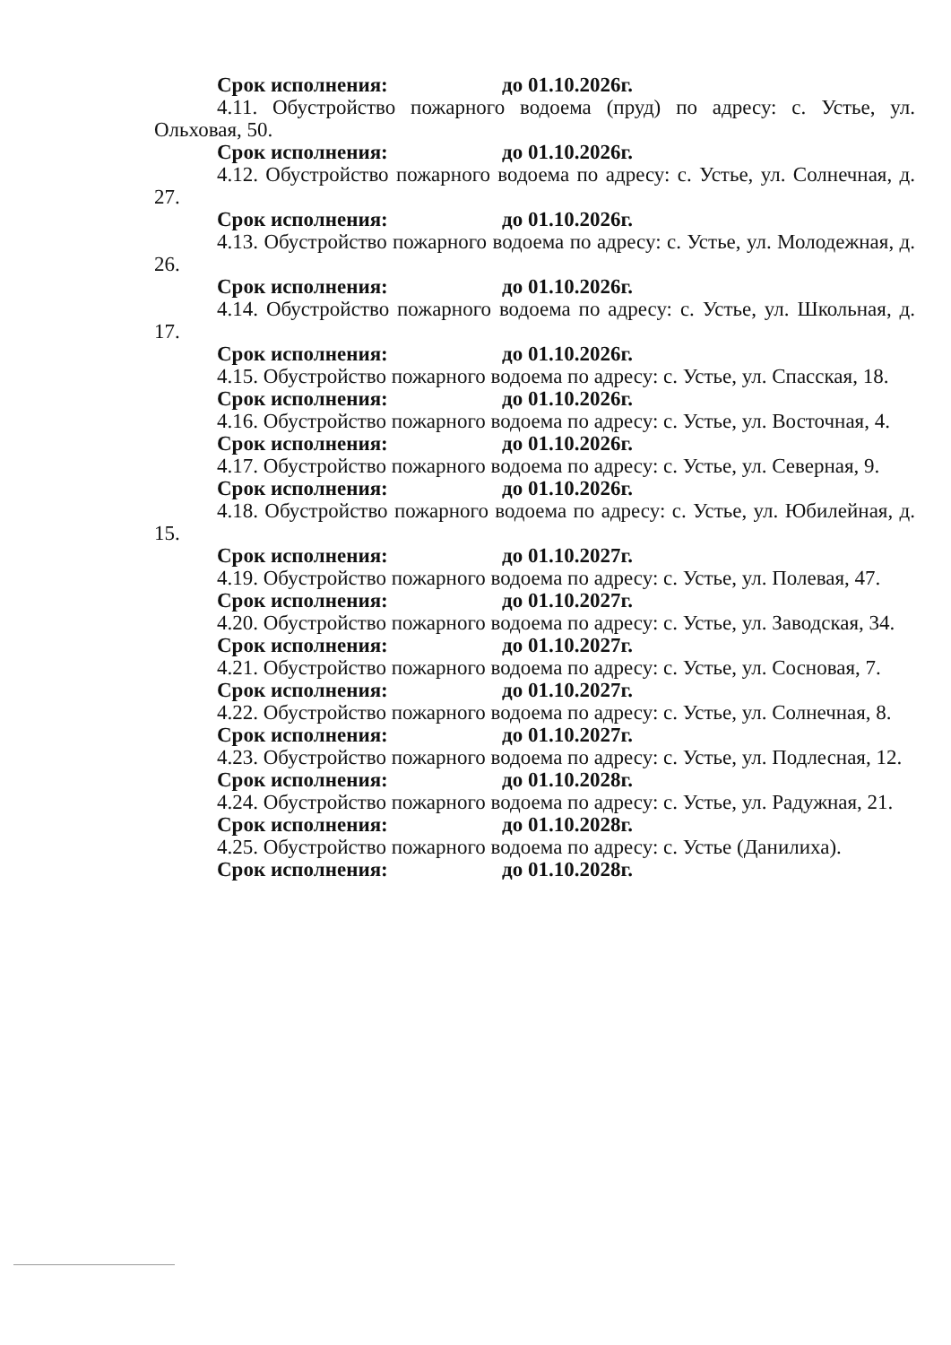Срок исполнения: до 01.10.2026г.
4.11. Обустройство пожарного водоема (пруд) по адресу: с. Устье, ул. Ольховая, 50.
Срок исполнения: до 01.10.2026г.
4.12. Обустройство пожарного водоема по адресу: с. Устье, ул. Солнечная, д. 27.
Срок исполнения: до 01.10.2026г.
4.13. Обустройство пожарного водоема по адресу: с. Устье, ул. Молодежная, д. 26.
Срок исполнения: до 01.10.2026г.
4.14. Обустройство пожарного водоема по адресу: с. Устье, ул. Школьная, д. 17.
Срок исполнения: до 01.10.2026г.
4.15. Обустройство пожарного водоема по адресу: с. Устье, ул. Спасская, 18.
Срок исполнения: до 01.10.2026г.
4.16. Обустройство пожарного водоема по адресу: с. Устье, ул. Восточная, 4.
Срок исполнения: до 01.10.2026г.
4.17. Обустройство пожарного водоема по адресу: с. Устье, ул. Северная, 9.
Срок исполнения: до 01.10.2026г.
4.18. Обустройство пожарного водоема по адресу: с. Устье, ул. Юбилейная, д. 15.
Срок исполнения: до 01.10.2027г.
4.19. Обустройство пожарного водоема по адресу: с. Устье, ул. Полевая, 47.
Срок исполнения: до 01.10.2027г.
4.20. Обустройство пожарного водоема по адресу: с. Устье, ул. Заводская, 34.
Срок исполнения: до 01.10.2027г.
4.21. Обустройство пожарного водоема по адресу: с. Устье, ул. Сосновая, 7.
Срок исполнения: до 01.10.2027г.
4.22. Обустройство пожарного водоема по адресу: с. Устье, ул. Солнечная, 8.
Срок исполнения: до 01.10.2027г.
4.23. Обустройство пожарного водоема по адресу: с. Устье, ул. Подлесная, 12.
Срок исполнения: до 01.10.2028г.
4.24. Обустройство пожарного водоема по адресу: с. Устье, ул. Радужная, 21.
Срок исполнения: до 01.10.2028г.
4.25. Обустройство пожарного водоема по адресу: с. Устье (Данилиха).
Срок исполнения: до 01.10.2028г.